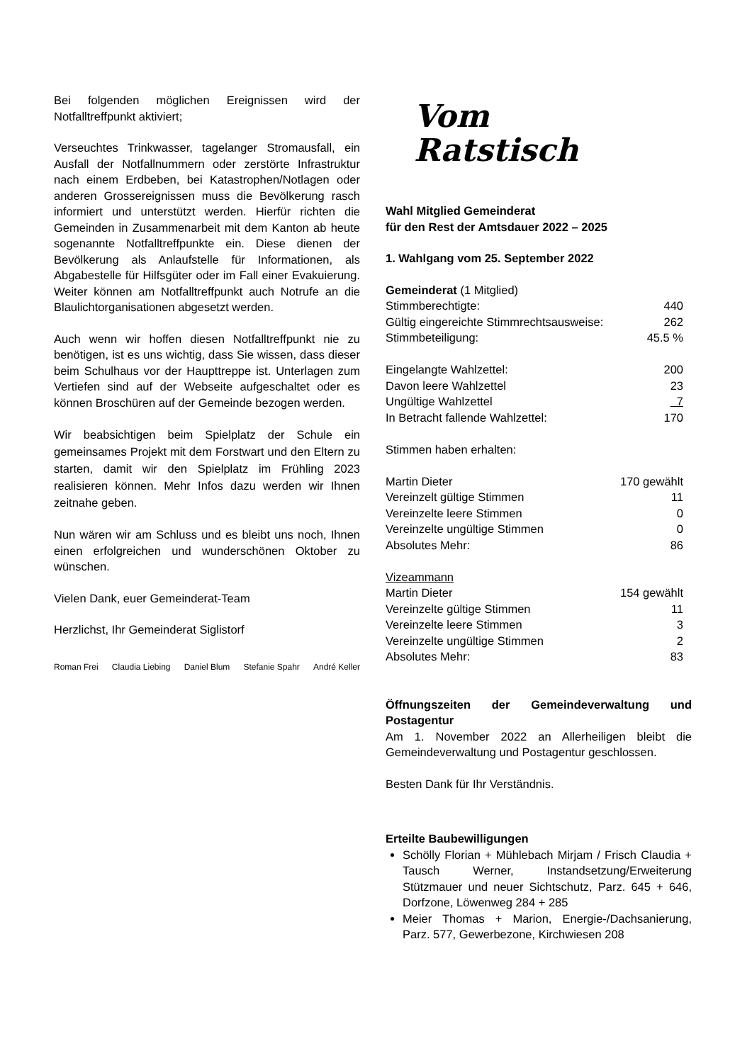Bei folgenden möglichen Ereignissen wird der Notfalltreffpunkt aktiviert;
Verseuchtes Trinkwasser, tagelanger Stromausfall, ein Ausfall der Notfallnummern oder zerstörte Infrastruktur nach einem Erdbeben, bei Katastrophen/Notlagen oder anderen Grossereignissen muss die Bevölkerung rasch informiert und unterstützt werden. Hierfür richten die Gemeinden in Zusammenarbeit mit dem Kanton ab heute sogenannte Notfalltreffpunkte ein. Diese dienen der Bevölkerung als Anlaufstelle für Informationen, als Abgabestelle für Hilfsgüter oder im Fall einer Evakuierung. Weiter können am Notfalltreffpunkt auch Notrufe an die Blaulichtorganisationen abgesetzt werden.
Auch wenn wir hoffen diesen Notfalltreffpunkt nie zu benötigen, ist es uns wichtig, dass Sie wissen, dass dieser beim Schulhaus vor der Haupttreppe ist. Unterlagen zum Vertiefen sind auf der Webseite aufgeschaltet oder es können Broschüren auf der Gemeinde bezogen werden.
Wir beabsichtigen beim Spielplatz der Schule ein gemeinsames Projekt mit dem Forstwart und den Eltern zu starten, damit wir den Spielplatz im Frühling 2023 realisieren können. Mehr Infos dazu werden wir Ihnen zeitnahe geben.
Nun wären wir am Schluss und es bleibt uns noch, Ihnen einen erfolgreichen und wunderschönen Oktober zu wünschen.
Vielen Dank, euer Gemeinderat-Team
Herzlichst, Ihr Gemeinderat Siglistorf
Roman Frei Claudia Liebing Daniel Blum Stefanie Spahr André Keller
Vom
Ratstisch
Wahl Mitglied Gemeinderat
für den Rest der Amtsdauer 2022 – 2025
1. Wahlgang vom 25. September 2022
| Gemeinderat (1 Mitglied) | |
| Stimmberechtigte: | 440 |
| Gültig eingereichte Stimmrechtsausweise: | 262 |
| Stimmbeteiligung: | 45.5 % |
| Eingelangte Wahlzettel: | 200 |
| Davon leere Wahlzettel | 23 |
| Ungültige Wahlzettel | 7 |
| In Betracht fallende Wahlzettel: | 170 |
| Stimmen haben erhalten: | |
| Martin Dieter | 170 gewählt |
| Vereinzelt gültige Stimmen | 11 |
| Vereinzelte leere Stimmen | 0 |
| Vereinzelte ungültige Stimmen | 0 |
| Absolutes Mehr: | 86 |
| Vizeammann | |
| Martin Dieter | 154 gewählt |
| Vereinzelte gültige Stimmen | 11 |
| Vereinzelte leere Stimmen | 3 |
| Vereinzelte ungültige Stimmen | 2 |
| Absolutes Mehr: | 83 |
Öffnungszeiten der Gemeindeverwaltung und Postagentur
Am 1. November 2022 an Allerheiligen bleibt die Gemeindeverwaltung und Postagentur geschlossen.
Besten Dank für Ihr Verständnis.
Erteilte Baubewilligungen
Schölly Florian + Mühlebach Mirjam / Frisch Claudia + Tausch Werner, Instandsetzung/Erweiterung Stützmauer und neuer Sichtschutz, Parz. 645 + 646, Dorfzone, Löwenweg 284 + 285
Meier Thomas + Marion, Energie-/Dachsanierung, Parz. 577, Gewerbezone, Kirchwiesen 208